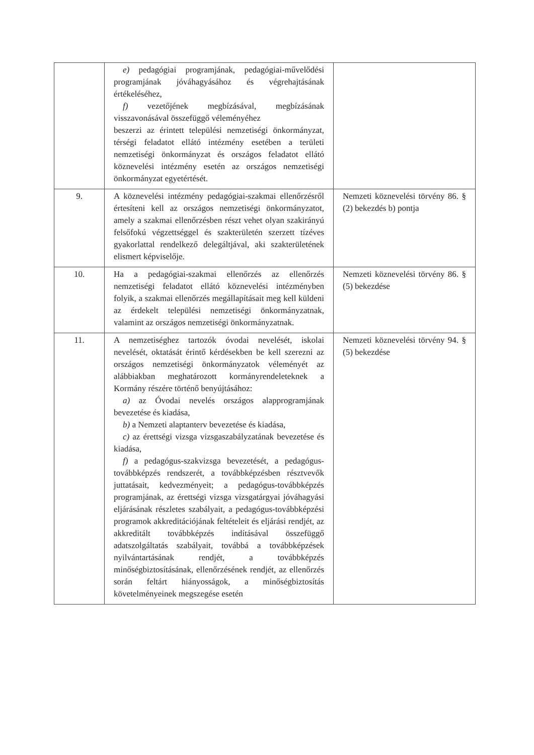| | e) pedagógiai programjának, pedagógiai-művelődési programjának jóváhagyásához és végrehajtásának értékeléséhez, f) vezetőjének megbízásával, megbízásának visszavonásával összefüggő véleményéhez beszerzi az érintett települési nemzetiségi önkormányzat, térségi feladatot ellátó intézmény esetében a területi nemzetiségi önkormányzat és országos feladatot ellátó köznevelési intézmény esetén az országos nemzetiségi önkormányzat egyetértését. | |
| 9. | A köznevelési intézmény pedagógiai-szakmai ellenőrzésről értesíteni kell az országos nemzetiségi önkormányzatot, amely a szakmai ellenőrzésben részt vehet olyan szakirányú felsőfokú végzettséggel és szakterületén szerzett tízéves gyakorlattal rendelkező delegáltjával, aki szakterületének elismert képviselője. | Nemzeti köznevelési törvény 86. § (2) bekezdés b) pontja |
| 10. | Ha a pedagógiai-szakmai ellenőrzés az ellenőrzés nemzetiségi feladatot ellátó köznevelési intézményben folyik, a szakmai ellenőrzés megállapításait meg kell küldeni az érdekelt települési nemzetiségi önkormányzatnak, valamint az országos nemzetiségi önkormányzatnak. | Nemzeti köznevelési törvény 86. § (5) bekezdése |
| 11. | A nemzetiséghez tartozók óvodai nevelését, iskolai nevelését, oktatását érintő kérdésekben be kell szerezni az országos nemzetiségi önkormányzatok véleményét az alábbiakban meghatározott kormányrendeleteknek a Kormány részére történő benyújtásához: a) az Óvodai nevelés országos alapprogramjának bevezetése és kiadása, b) a Nemzeti alaptanterv bevezetése és kiadása, c) az érettségi vizsga vizsgaszabályzatának bevezetése és kiadása, f) a pedagógus-szakvizsga bevezetését, a pedagógus-továbbképzés rendszerét, a továbbképzésben résztvevők juttatásait, kedvezményeit; a pedagógus-továbbképzés programjának, az érettségi vizsga vizsgatárgyai jóváhagyási eljárásának részletes szabályait, a pedagógus-továbbképzési programok akkreditációjának feltételeit és eljárási rendjét, az akkreditált továbbképzés indításával összefüggő adatszolgáltatás szabályait, továbbá a továbbképzések nyilvántartásának rendjét, a továbbképzés minőségbiztosításának, ellenőrzésének rendjét, az ellenőrzés során feltárt hiányosságok, a minőségbiztosítás követelményeinek megszegése esetén | Nemzeti köznevelési törvény 94. § (5) bekezdése |